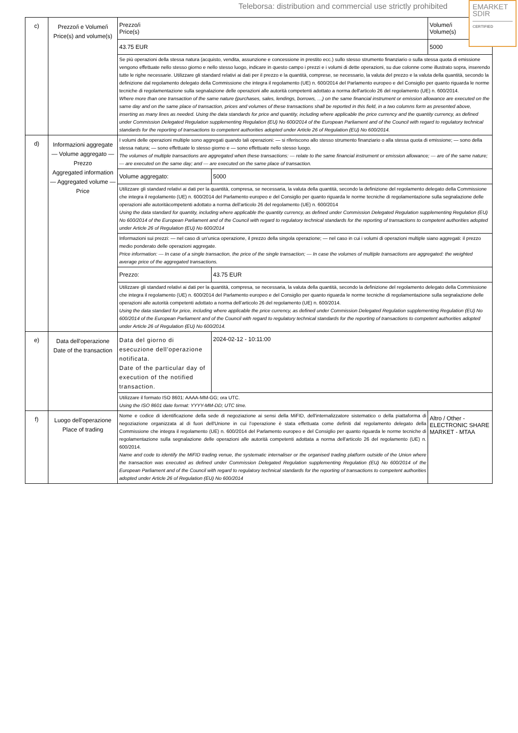Teleborsa: distribution and commercial use strictly prohibited
EMARKET
SDIR
CERTIFIED
| c) | Prezzo/i e Volume/i Price(s) and volume(s) | Prezzo/i Price(s) | | Volume/i Volume(s) |
| | | 43.75 EUR | | 5000 |
| | | Se più operazioni della stessa natura (acquisto, vendita, assunzione e concessione in prestito ecc.) sullo stesso strumento finanziario o sulla stessa quota di emissione vengono effettuate nello stesso giorno e nello stesso luogo, indicare in questo campo i prezzi e i volumi di dette operazioni, su due colonne come illustrato sopra, inserendo tutte le righe necessarie. Utilizzare gli standard relativi ai dati per il prezzo e la quantità, comprese, se necessario, la valuta del prezzo e la valuta della quantità, secondo la definizione dal regolamento delegato della Commissione che integra il regolamento (UE) n. 600/2014 del Parlamento europeo e del Consiglio per quanto riguarda le norme tecniche di regolamentazione sulla segnalazione delle operazioni alle autorità competenti adottato a norma dell'articolo 26 del regolamento (UE) n. 600/2014. Where more than one transaction of the same nature (purchases, sales, lendings, borrows, …) on the same financial instrument or emission allowance are executed on the same day and on the same place of transaction, prices and volumes of these transactions shall be reported in this field, in a two columns form as presented above, inserting as many lines as needed. Using the data standards for price and quantity, including where applicable the price currency and the quantity currency, as defined under Commission Delegated Regulation supplementing Regulation (EU) No 600/2014 of the European Parliament and of the Council with regard to regulatory technical standards for the reporting of transactions to competent authorities adopted under Article 26 of Regulation (EU) No 600/2014. | | |
| d) | Informazioni aggregate — Volume aggregato — Prezzo Aggregated information — Aggregated volume — Price | I volumi delle operazioni multiple sono aggregati quando tali operazioni: — si riferiscono allo stesso strumento finanziario o alla stessa quota di emissione; — sono della stessa natura; — sono effettuate lo stesso giorno e — sono effettuate nello stesso luogo. The volumes of multiple transactions are aggregated when these transactions: — relate to the same financial instrument or emission allowance; — are of the same nature; — are executed on the same day; and — are executed on the same place of transaction. | | |
| | | Volume aggregato: | 5000 | |
| | | Utilizzare gli standard relativi ai dati per la quantità, compresa, se necessaria, la valuta della quantità, secondo la definizione del regolamento delegato della Commissione che integra il regolamento (UE) n. 600/2014 del Parlamento europeo e del Consiglio per quanto riguarda le norme tecniche di regolamentazione sulla segnalazione delle operazioni alle autoritàcompetenti adottato a norma dell'articolo 26 del regolamento (UE) n. 600/2014 Using the data standard for quantity, including where applicable the quantity currency, as defined under Commission Delegated Regulation supplementing Regulation (EU) No 600/2014 of the European Parliament and of the Council with regard to regulatory technical standards for the reporting of transactions to competent authorities adopted under Article 26 of Regulation (EU) No 600/2014 | | |
| | | Informazioni sui prezzi: — nel caso di un'unica operazione, il prezzo della singola operazione; — nel caso in cui i volumi di operazioni multiple siano aggregati: il prezzo medio ponderato delle operazioni aggregate. Price information: — In case of a single transaction, the price of the single transaction; — In case the volumes of multiple transactions are aggregated: the weighted average price of the aggregated transactions. | | |
| | | Prezzo: | 43.75 EUR | |
| | | Utilizzare gli standard relativi ai dati per la quantità, compresa, se necessaria, la valuta della quantità, secondo la definizione del regolamento delegato della Commissione che integra il regolamento (UE) n. 600/2014 del Parlamento europeo e del Consiglio per quanto riguarda le norme tecniche di regolamentazione sulla segnalazione delle operazioni alle autorità competenti adottato a norma dell'articolo 26 del regolamento (UE) n. 600/2014. Using the data standard for price, including where applicable the price currency, as defined under Commission Delegated Regulation supplementing Regulation (EU) No 600/2014 of the European Parliament and of the Council with regard to regulatory technical standards for the reporting of transactions to competent authorities adopted under Article 26 of Regulation (EU) No 600/2014. | | |
| e) | Data dell'operazione Date of the transaction | Data del giorno di esecuzione dell'operazione notificata. Date of the particular day of execution of the notified transaction. | 2024-02-12 - 10:11:00 | |
| | | Utilizzare il formato ISO 8601: AAAA-MM-GG; ora UTC. Using the ISO 8601 date format: YYYY-MM-DD; UTC time. | | |
| f) | Luogo dell'operazione Place of trading | Nome e codice di identificazione della sede di negoziazione ai sensi della MiFID, dell'internalizzatore sistematico o della piattaforma di negoziazione organizzata al di fuori dell'Unione in cui l'operazione è stata effettuata come definiti dal regolamento delegato della Commissione che integra il regolamento (UE) n. 600/2014 del Parlamento europeo e del Consiglio per quanto riguarda le norme tecniche di regolamentazione sulla segnalazione delle operazioni alle autorità competenti adottata a norma dell'articolo 26 del regolamento (UE) n. 600/2014. Name and code to identify the MiFID trading venue, the systematic internaliser or the organised trading platform outside of the Union where the transaction was executed as defined under Commission Delegated Regulation supplementing Regulation (EU) No 600/2014 of the European Parliament and of the Council with regard to regulatory technical standards for the reporting of transactions to competent authorities adopted under Article 26 of Regulation (EU) No 600/2014 | | Altro / Other - ELECTRONIC SHARE MARKET - MTAA |